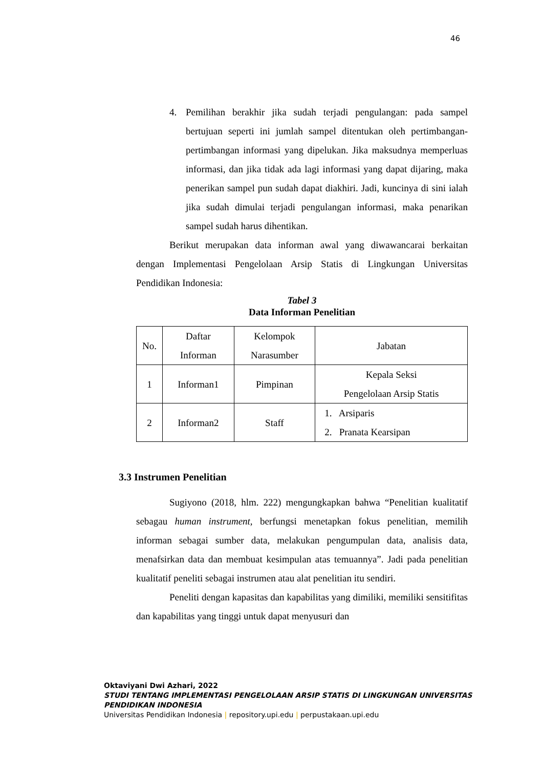46
4. Pemilihan berakhir jika sudah terjadi pengulangan: pada sampel bertujuan seperti ini jumlah sampel ditentukan oleh pertimbangan-pertimbangan informasi yang dipelukan. Jika maksudnya memperluas informasi, dan jika tidak ada lagi informasi yang dapat dijaring, maka penerikan sampel pun sudah dapat diakhiri. Jadi, kuncinya di sini ialah jika sudah dimulai terjadi pengulangan informasi, maka penarikan sampel sudah harus dihentikan.
Berikut merupakan data informan awal yang diwawancarai berkaitan dengan Implementasi Pengelolaan Arsip Statis di Lingkungan Universitas Pendidikan Indonesia:
Tabel 3
Data Informan Penelitian
| No. | Daftar Informan | Kelompok Narasumber | Jabatan |
| 1 | Informan1 | Pimpinan | Kepala Seksi Pengelolaan Arsip Statis |
| 2 | Informan2 | Staff | 1. Arsiparis 2. Pranata Kearsipan |
3.3 Instrumen Penelitian
Sugiyono (2018, hlm. 222) mengungkapkan bahwa “Penelitian kualitatif sebagau human instrument, berfungsi menetapkan fokus penelitian, memilih informan sebagai sumber data, melakukan pengumpulan data, analisis data, menafsirkan data dan membuat kesimpulan atas temuannya”. Jadi pada penelitian kualitatif peneliti sebagai instrumen atau alat penelitian itu sendiri.
Peneliti dengan kapasitas dan kapabilitas yang dimiliki, memiliki sensitifitas dan kapabilitas yang tinggi untuk dapat menyusuri dan
Oktaviyani Dwi Azhari, 2022
STUDI TENTANG IMPLEMENTASI PENGELOLAAN ARSIP STATIS DI LINGKUNGAN UNIVERSITAS
PENDIDIKAN INDONESIA
Universitas Pendidikan Indonesia | repository.upi.edu | perpustakaan.upi.edu